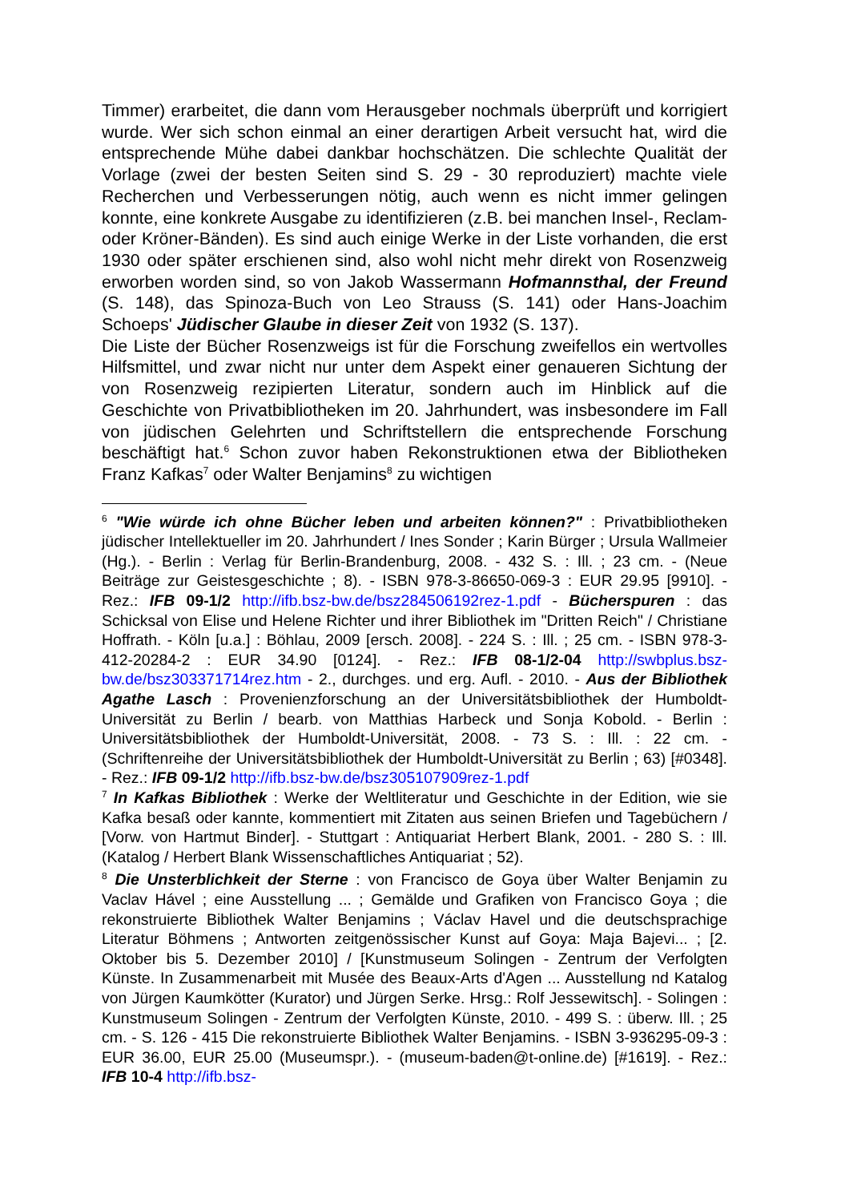Timmer) erarbeitet, die dann vom Herausgeber nochmals überprüft und korrigiert wurde. Wer sich schon einmal an einer derartigen Arbeit versucht hat, wird die entsprechende Mühe dabei dankbar hochschätzen. Die schlechte Qualität der Vorlage (zwei der besten Seiten sind S. 29 - 30 reproduziert) machte viele Recherchen und Verbesserungen nötig, auch wenn es nicht immer gelingen konnte, eine konkrete Ausgabe zu identifizieren (z.B. bei manchen Insel-, Reclam- oder Kröner-Bänden). Es sind auch einige Werke in der Liste vorhanden, die erst 1930 oder später erschienen sind, also wohl nicht mehr direkt von Rosenzweig erworben worden sind, so von Jakob Wassermann Hofmannsthal, der Freund (S. 148), das Spinoza-Buch von Leo Strauss (S. 141) oder Hans-Joachim Schoeps' Jüdischer Glaube in dieser Zeit von 1932 (S. 137).
Die Liste der Bücher Rosenzweigs ist für die Forschung zweifellos ein wertvolles Hilfsmittel, und zwar nicht nur unter dem Aspekt einer genaueren Sichtung der von Rosenzweig rezipierten Literatur, sondern auch im Hinblick auf die Geschichte von Privatbibliotheken im 20. Jahrhundert, was insbesondere im Fall von jüdischen Gelehrten und Schriftstellern die entsprechende Forschung beschäftigt hat.<sup>6</sup> Schon zuvor haben Rekonstruktionen etwa der Bibliotheken Franz Kafkas<sup>7</sup> oder Walter Benjamins<sup>8</sup> zu wichtigen
<sup>6</sup> "Wie würde ich ohne Bücher leben und arbeiten können?" : Privatbibliotheken jüdischer Intellektueller im 20. Jahrhundert / Ines Sonder ; Karin Bürger ; Ursula Wallmeier (Hg.). - Berlin : Verlag für Berlin-Brandenburg, 2008. - 432 S. : Ill. ; 23 cm. - (Neue Beiträge zur Geistesgeschichte ; 8). - ISBN 978-3-86650-069-3 : EUR 29.95 [9910]. - Rez.: IFB 09-1/2 http://ifb.bsz-bw.de/bsz284506192rez-1.pdf - Bücherspuren : das Schicksal von Elise und Helene Richter und ihrer Bibliothek im "Dritten Reich" / Christiane Hoffrath. - Köln [u.a.] : Böhlau, 2009 [ersch. 2008]. - 224 S. : Ill. ; 25 cm. - ISBN 978-3-412-20284-2 : EUR 34.90 [0124]. - Rez.: IFB 08-1/2-04 http://swbplus.bsz-bw.de/bsz303371714rez.htm - 2., durchges. und erg. Aufl. - 2010. - Aus der Bibliothek Agathe Lasch : Provenienzforschung an der Universitätsbibliothek der Humboldt-Universität zu Berlin / bearb. von Matthias Harbeck und Sonja Kobold. - Berlin : Universitätsbibliothek der Humboldt-Universität, 2008. - 73 S. : Ill. : 22 cm. - (Schriftenreihe der Universitätsbibliothek der Humboldt-Universität zu Berlin ; 63) [#0348]. - Rez.: IFB 09-1/2 http://ifb.bsz-bw.de/bsz305107909rez-1.pdf
<sup>7</sup> In Kafkas Bibliothek : Werke der Weltliteratur und Geschichte in der Edition, wie sie Kafka besaß oder kannte, kommentiert mit Zitaten aus seinen Briefen und Tagebüchern / [Vorw. von Hartmut Binder]. - Stuttgart : Antiquariat Herbert Blank, 2001. - 280 S. : Ill. (Katalog / Herbert Blank Wissenschaftliches Antiquariat ; 52).
<sup>8</sup> Die Unsterblichkeit der Sterne : von Francisco de Goya über Walter Benjamin zu Vaclav Hável ; eine Ausstellung ... ; Gemälde und Grafiken von Francisco Goya ; die rekonstruierte Bibliothek Walter Benjamins ; Václav Havel und die deutschsprachige Literatur Böhmens ; Antworten zeitgenössischer Kunst auf Goya: Maja Bajevi... ; [2. Oktober bis 5. Dezember 2010] / [Kunstmuseum Solingen - Zentrum der Verfolgten Künste. In Zusammenarbeit mit Musée des Beaux-Arts d'Agen ... Ausstellung nd Katalog von Jürgen Kaumkötter (Kurator) und Jürgen Serke. Hrsg.: Rolf Jessewitsch]. - Solingen : Kunstmuseum Solingen - Zentrum der Verfolgten Künste, 2010. - 499 S. : überw. Ill. ; 25 cm. - S. 126 - 415 Die rekonstruierte Bibliothek Walter Benjamins. - ISBN 3-936295-09-3 : EUR 36.00, EUR 25.00 (Museumspr.). - (museum-baden@t-online.de) [#1619]. - Rez.: IFB 10-4 http://ifb.bsz-